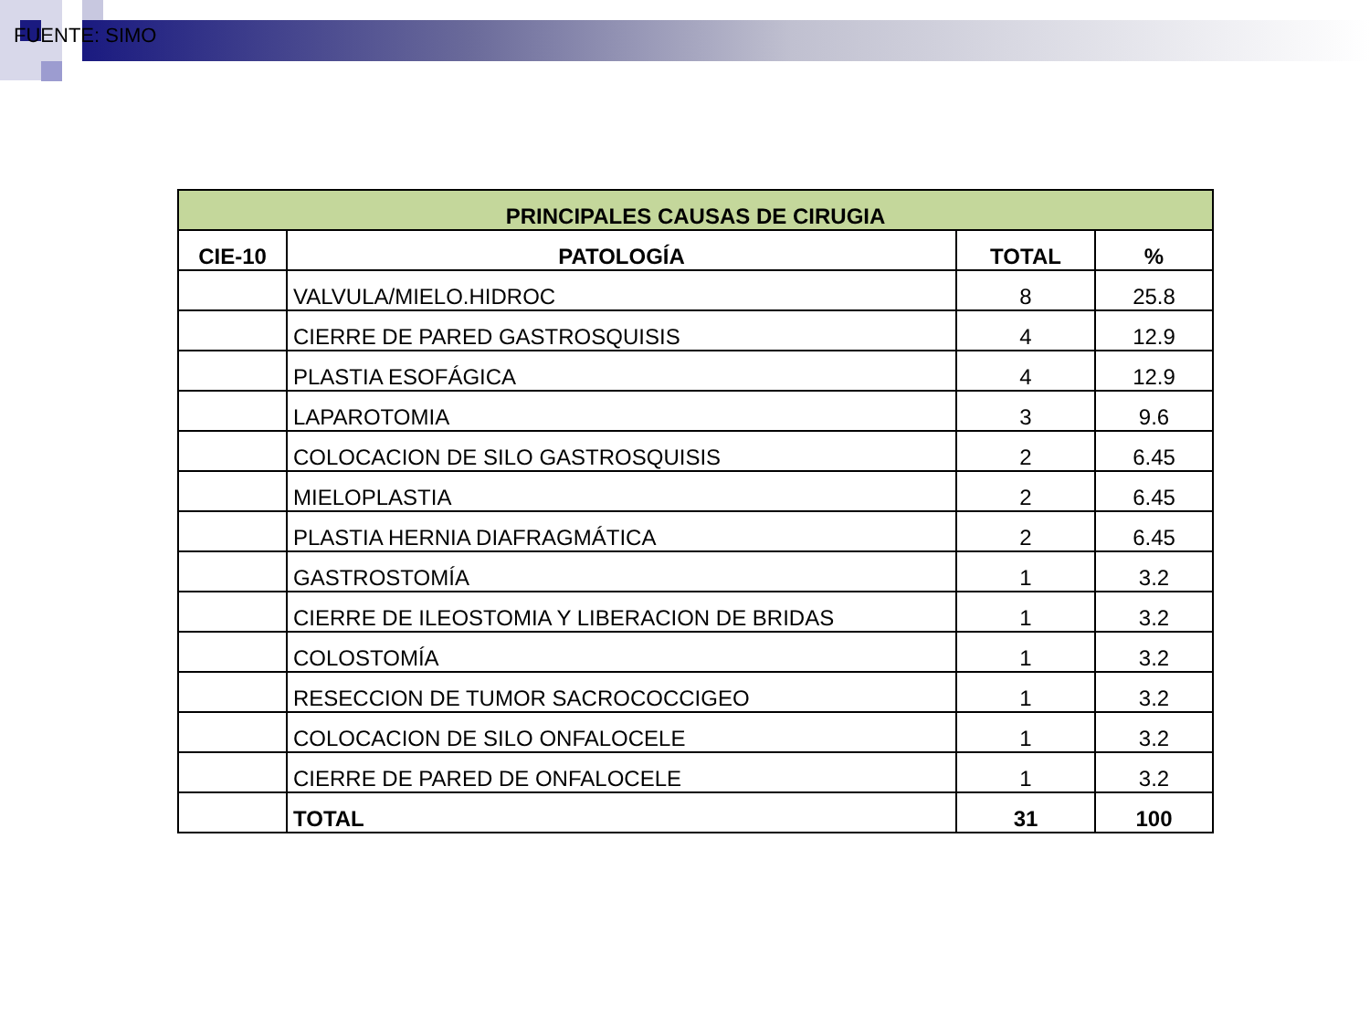FUENTE: SIMO
| PRINCIPALES CAUSAS DE CIRUGIA | | | |
| --- | --- | --- | --- |
| CIE-10 | PATOLOGÍA | TOTAL | % |
| | VALVULA/MIELO.HIDROC | 8 | 25.8 |
| | CIERRE DE PARED GASTROSQUISIS | 4 | 12.9 |
| | PLASTIA ESOFÁGICA | 4 | 12.9 |
| | LAPAROTOMIA | 3 | 9.6 |
| | COLOCACION DE SILO GASTROSQUISIS | 2 | 6.45 |
| | MIELOPLASTIA | 2 | 6.45 |
| | PLASTIA HERNIA DIAFRAGMÁTICA | 2 | 6.45 |
| | GASTROSTOMÍA | 1 | 3.2 |
| | CIERRE DE ILEOSTOMIA Y LIBERACION DE BRIDAS | 1 | 3.2 |
| | COLOSTOMÍA | 1 | 3.2 |
| | RESECCION DE TUMOR SACROCOCCIGEO | 1 | 3.2 |
| | COLOCACION DE SILO ONFALOCELE | 1 | 3.2 |
| | CIERRE DE PARED DE ONFALOCELE | 1 | 3.2 |
| | TOTAL | 31 | 100 |